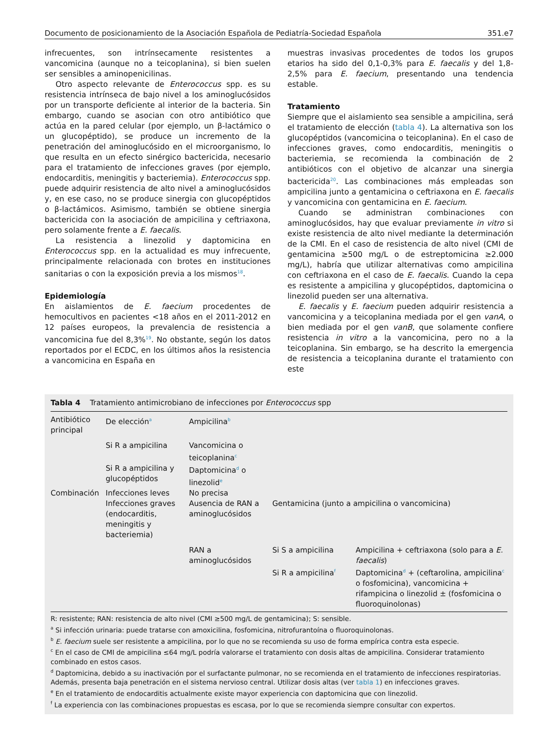Documento de posicionamiento de la Asociación Española de Pediatría-Sociedad Española 351.e7
infrecuentes, son intrínsecamente resistentes a vancomicina (aunque no a teicoplanina), si bien suelen ser sensibles a aminopenicilinas.
Otro aspecto relevante de Enterococcus spp. es su resistencia intrínseca de bajo nivel a los aminoglucósidos por un transporte deficiente al interior de la bacteria. Sin embargo, cuando se asocian con otro antibiótico que actúa en la pared celular (por ejemplo, un β-lactámico o un glucopéptido), se produce un incremento de la penetración del aminoglucósido en el microorganismo, lo que resulta en un efecto sinérgico bactericida, necesario para el tratamiento de infecciones graves (por ejemplo, endocarditis, meningitis y bacteriemia). Enterococcus spp. puede adquirir resistencia de alto nivel a aminoglucósidos y, en ese caso, no se produce sinergia con glucopéptidos o β-lactámicos. Asimismo, también se obtiene sinergia bactericida con la asociación de ampicilina y ceftriaxona, pero solamente frente a E. faecalis.
La resistencia a linezolid y daptomicina en Enterococcus spp. en la actualidad es muy infrecuente, principalmente relacionada con brotes en instituciones sanitarias o con la exposición previa a los mismos<sup>18</sup>.
Epidemiología
En aislamientos de E. faecium procedentes de hemocultivos en pacientes <18 años en el 2011-2012 en 12 países europeos, la prevalencia de resistencia a vancomicina fue del 8,3%<sup>19</sup>. No obstante, según los datos reportados por el ECDC, en los últimos años la resistencia a vancomicina en España en
muestras invasivas procedentes de todos los grupos etarios ha sido del 0,1-0,3% para E. faecalis y del 1,8-2,5% para E. faecium, presentando una tendencia estable.
Tratamiento
Siempre que el aislamiento sea sensible a ampicilina, será el tratamiento de elección (tabla 4). La alternativa son los glucopéptidos (vancomicina o teicoplanina). En el caso de infecciones graves, como endocarditis, meningitis o bacteriemia, se recomienda la combinación de 2 antibióticos con el objetivo de alcanzar una sinergia bactericida<sup>20</sup>. Las combinaciones más empleadas son ampicilina junto a gentamicina o ceftriaxona en E. faecalis y vancomicina con gentamicina en E. faecium.
Cuando se administran combinaciones con aminoglucósidos, hay que evaluar previamente in vitro si existe resistencia de alto nivel mediante la determinación de la CMI. En el caso de resistencia de alto nivel (CMI de gentamicina ≥500 mg/L o de estreptomicina ≥2.000 mg/L), habría que utilizar alternativas como ampicilina con ceftriaxona en el caso de E. faecalis. Cuando la cepa es resistente a ampicilina y glucopéptidos, daptomicina o linezolid pueden ser una alternativa.
E. faecalis y E. faecium pueden adquirir resistencia a vancomicina y a teicoplanina mediada por el gen vanA, o bien mediada por el gen vanB, que solamente confiere resistencia in vitro a la vancomicina, pero no a la teicoplanina. Sin embargo, se ha descrito la emergencia de resistencia a teicoplanina durante el tratamiento con este
Tabla 4 Tratamiento antimicrobiano de infecciones por Enterococcus spp
| Antibiótico principal | De elección<sup>a</sup> | Ampicilina<sup>b</sup> | | |
| | Si R a ampicilina | Vancomicina o teicoplanina<sup>c</sup> | | |
| | Si R a ampicilina y glucopéptidos | Daptomicina<sup>d</sup> o linezolid<sup>e</sup> | | |
| Combinación | Infecciones leves | No precisa | | |
| | Infecciones graves (endocarditis, meningitis y bacteriemia) | Ausencia de RAN a aminoglucósidos | Gentamicina (junto a ampicilina o vancomicina) | |
| | | RAN a aminoglucósidos | Si S a ampicilina | Ampicilina + ceftriaxona (solo para a E. faecalis ) |
| | | | Si R a ampicilina<sup>f</sup> | Daptomicina<sup>d</sup> + (ceftarolina, ampicilina<sup>c</sup> o fosfomicina), vancomicina + rifampicina o linezolid ± (fosfomicina o fluoroquinolonas) |
R: resistente; RAN: resistencia de alto nivel (CMI ≥500 mg/L de gentamicina); S: sensible.
<sup>a</sup> Si infección urinaria: puede tratarse con amoxicilina, fosfomicina, nitrofurantoína o fluoroquinolonas.
<sup>b</sup> E. faecium suele ser resistente a ampicilina, por lo que no se recomienda su uso de forma empírica contra esta especie.
<sup>c</sup> En el caso de CMI de ampicilina ≤64 mg/L podría valorarse el tratamiento con dosis altas de ampicilina. Considerar tratamiento combinado en estos casos.
<sup>d</sup> Daptomicina, debido a su inactivación por el surfactante pulmonar, no se recomienda en el tratamiento de infecciones respiratorias. Además, presenta baja penetración en el sistema nervioso central. Utilizar dosis altas (ver tabla 1) en infecciones graves.
<sup>e</sup> En el tratamiento de endocarditis actualmente existe mayor experiencia con daptomicina que con linezolid.
<sup>f</sup> La experiencia con las combinaciones propuestas es escasa, por lo que se recomienda siempre consultar con expertos.